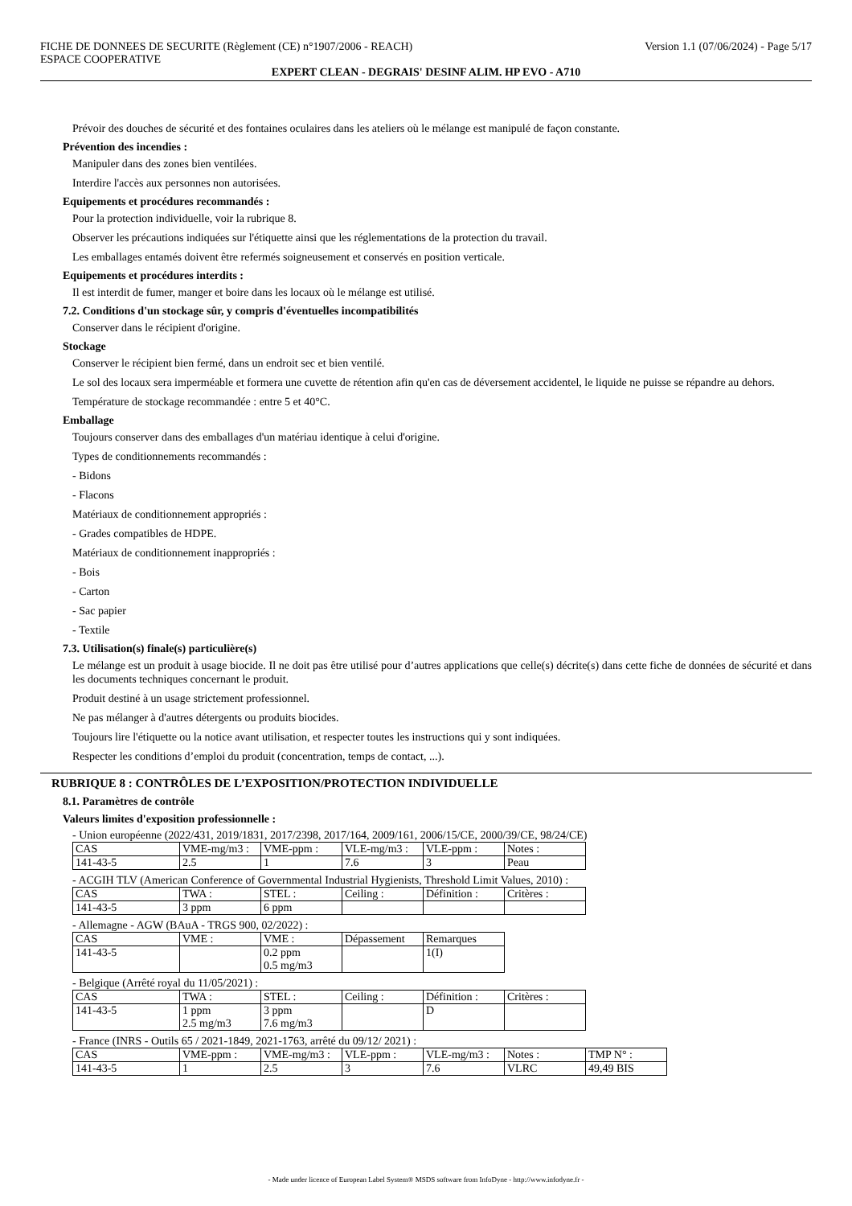FICHE DE DONNEES DE SECURITE (Règlement (CE) n°1907/2006 - REACH)
ESPACE COOPERATIVE Version 1.1 (07/06/2024) - Page 5/17
EXPERT CLEAN - DEGRAIS' DESINF ALIM. HP EVO - A710
Prévoir des douches de sécurité et des fontaines oculaires dans les ateliers où le mélange est manipulé de façon constante.
Prévention des incendies :
Manipuler dans des zones bien ventilées.
Interdire l'accès aux personnes non autorisées.
Equipements et procédures recommandés :
Pour la protection individuelle, voir la rubrique 8.
Observer les précautions indiquées sur l'étiquette ainsi que les réglementations de la protection du travail.
Les emballages entamés doivent être refermés soigneusement et conservés en position verticale.
Equipements et procédures interdits :
Il est interdit de fumer, manger et boire dans les locaux où le mélange est utilisé.
7.2. Conditions d'un stockage sûr, y compris d'éventuelles incompatibilités
Conserver dans le récipient d'origine.
Stockage
Conserver le récipient bien fermé, dans un endroit sec et bien ventilé.
Le sol des locaux sera imperméable et formera une cuvette de rétention afin qu'en cas de déversement accidentel, le liquide ne puisse se répandre au dehors.
Température de stockage recommandée : entre 5 et 40°C.
Emballage
Toujours conserver dans des emballages d'un matériau identique à celui d'origine.
Types de conditionnements recommandés :
- Bidons
- Flacons
Matériaux de conditionnement appropriés :
- Grades compatibles de HDPE.
Matériaux de conditionnement inappropriés :
- Bois
- Carton
- Sac papier
- Textile
7.3. Utilisation(s) finale(s) particulière(s)
Le mélange est un produit à usage biocide. Il ne doit pas être utilisé pour d’autres applications que celle(s) décrite(s) dans cette fiche de données de sécurité et dans les documents techniques concernant le produit.
Produit destiné à un usage strictement professionnel.
Ne pas mélanger à d'autres détergents ou produits biocides.
Toujours lire l'étiquette ou la notice avant utilisation, et respecter toutes les instructions qui y sont indiquées.
Respecter les conditions d’emploi du produit (concentration, temps de contact, ...).
RUBRIQUE 8 : CONTRÔLES DE L’EXPOSITION/PROTECTION INDIVIDUELLE
8.1. Paramètres de contrôle
Valeurs limites d'exposition professionnelle :
- Union européenne (2022/431, 2019/1831, 2017/2398, 2017/164, 2009/161, 2006/15/CE, 2000/39/CE, 98/24/CE)
| CAS | VME-mg/m3 : | VME-ppm : | VLE-mg/m3 : | VLE-ppm : | Notes : |
| 141-43-5 | 2.5 | 1 | 7.6 | 3 | Peau |
- ACGIH TLV (American Conference of Governmental Industrial Hygienists, Threshold Limit Values, 2010) :
| CAS | TWA : | STEL : | Ceiling : | Définition : | Critères : |
| 141-43-5 | 3 ppm | 6 ppm | | | |
- Allemagne - AGW (BAuA - TRGS 900, 02/2022) :
| CAS | VME : | VME : | Dépassement | Remarques |
| 141-43-5 | | 0.2 ppm 0.5 mg/m3 | | 1(I) |
- Belgique (Arrêté royal du 11/05/2021) :
| CAS | TWA : | STEL : | Ceiling : | Définition : | Critères : |
| 141-43-5 | 1 ppm 2.5 mg/m3 | 3 ppm 7.6 mg/m3 | | D | |
- France (INRS - Outils 65 / 2021-1849, 2021-1763, arrêté du 09/12/ 2021) :
| CAS | VME-ppm : | VME-mg/m3 : | VLE-ppm : | VLE-mg/m3 : | Notes : | TMP N° : |
| 141-43-5 | 1 | 2.5 | 3 | 7.6 | VLRC | 49,49 BIS |
- Made under licence of European Label System® MSDS software from InfoDyne - http://www.infodyne.fr -